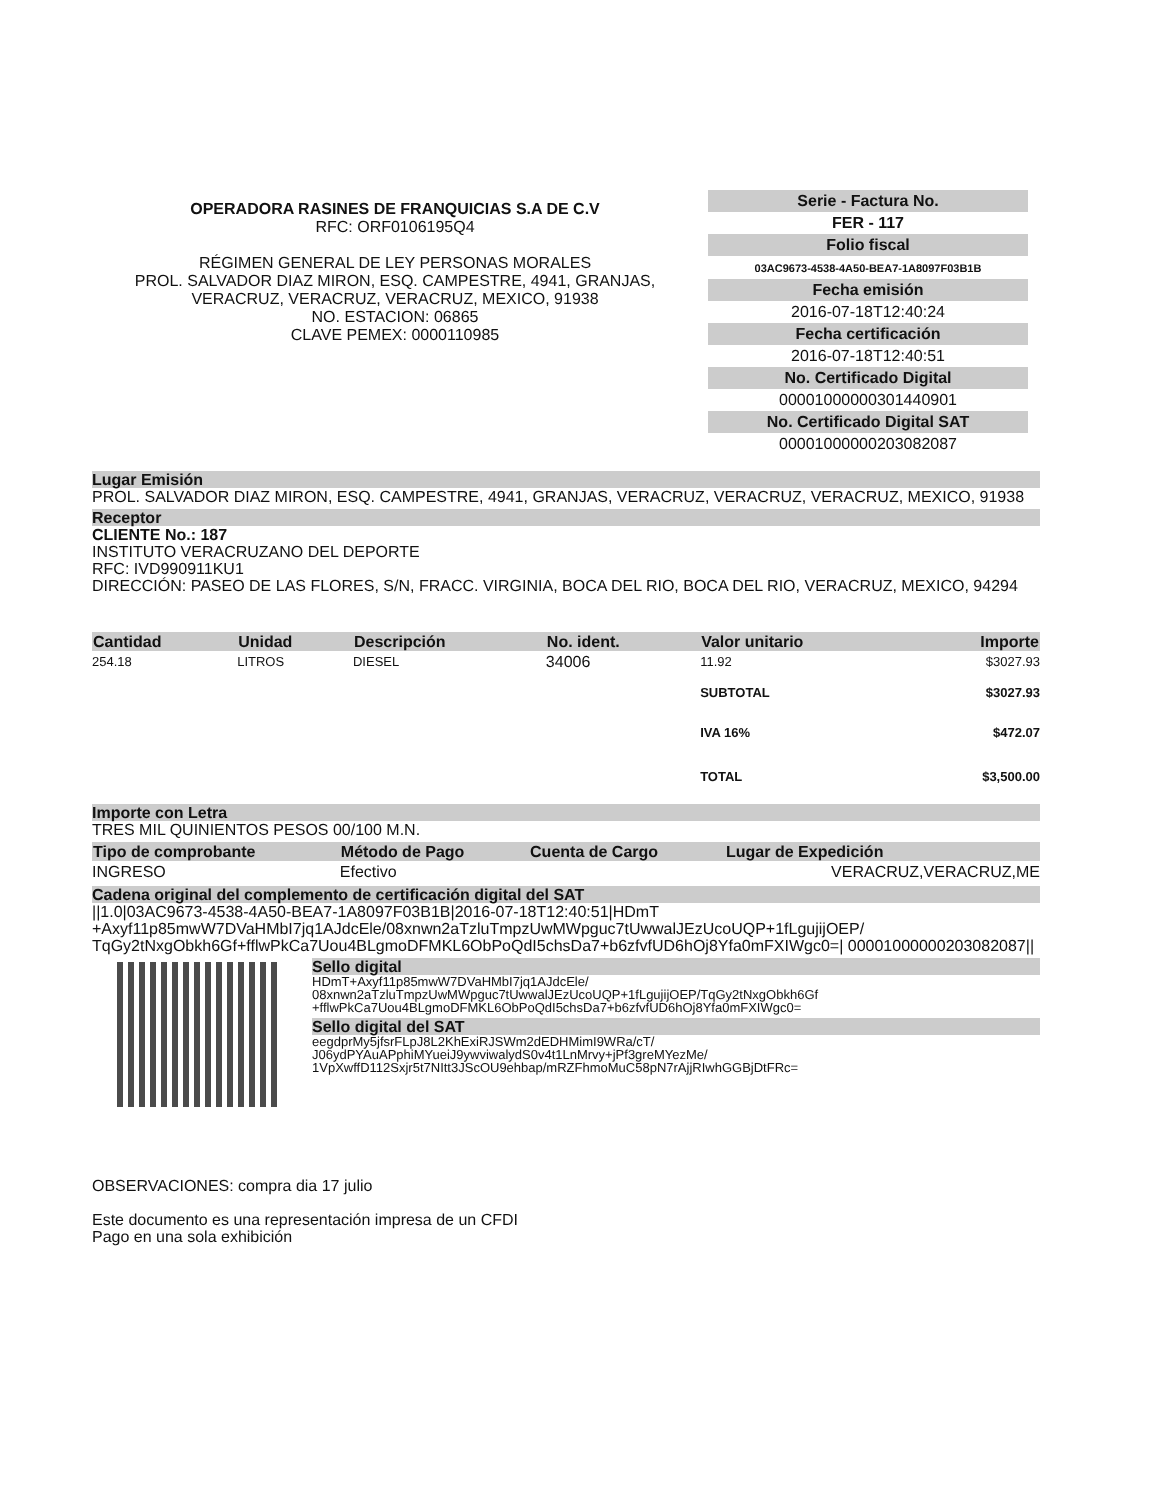OPERADORA RASINES DE FRANQUICIAS S.A DE C.V
RFC: ORF0106195Q4
RÉGIMEN GENERAL DE LEY PERSONAS MORALES
PROL. SALVADOR DIAZ MIRON, ESQ. CAMPESTRE, 4941, GRANJAS, VERACRUZ, VERACRUZ, VERACRUZ, MEXICO, 91938
NO. ESTACION: 06865
CLAVE PEMEX: 0000110985
Serie - Factura No.
FER - 117
Folio fiscal
03AC9673-4538-4A50-BEA7-1A8097F03B1B
Fecha emisión
2016-07-18T12:40:24
Fecha certificación
2016-07-18T12:40:51
No. Certificado Digital
00001000000301440901
No. Certificado Digital SAT
00001000000203082087
Lugar Emisión
PROL. SALVADOR DIAZ MIRON, ESQ. CAMPESTRE, 4941, GRANJAS, VERACRUZ, VERACRUZ, VERACRUZ, MEXICO, 91938
Receptor
CLIENTE No.: 187
INSTITUTO VERACRUZANO DEL DEPORTE
RFC: IVD990911KU1
DIRECCIÓN: PASEO DE LAS FLORES, S/N, FRACC. VIRGINIA, BOCA DEL RIO, BOCA DEL RIO, VERACRUZ, MEXICO, 94294
| Cantidad | Unidad | Descripción | No. ident. | Valor unitario | Importe |
| --- | --- | --- | --- | --- | --- |
| 254.18 | LITROS | DIESEL | 34006 | 11.92 | $3027.93 |
| | | | | SUBTOTAL | $3027.93 |
| | | | | IVA 16% | $472.07 |
| | | | | TOTAL | $3,500.00 |
Importe con Letra
TRES MIL QUINIENTOS PESOS 00/100 M.N.
| Tipo de comprobante | Método de Pago | Cuenta de Cargo | Lugar de Expedición |
| --- | --- | --- | --- |
| INGRESO | Efectivo | | VERACRUZ,VERACRUZ,ME |
Cadena original del complemento de certificación digital del SAT
||1.0|03AC9673-4538-4A50-BEA7-1A8097F03B1B|2016-07-18T12:40:51|HDmT +Axyf11p85mwW7DVaHMbI7jq1AJdcEle/08xnwn2aTzluTmpzUwMWpguc7tUwwalJEzUcoUQP+1fLgujijOEP/ TqGy2tNxgObkh6Gf+fflwPkCa7Uou4BLgmoDFMKL6ObPoQdI5chsDa7+b6zfvfUD6hOj8Yfa0mFXIWgc0=| 00001000000203082087||
Sello digital
HDmT+Axyf11p85mwW7DVaHMbI7jq1AJdcEle/ 08xnwn2aTzluTmpzUwMWpguc7tUwwalJEzUcoUQP+1fLgujijOEP/TqGy2tNxgObkh6Gf +fflwPkCa7Uou4BLgmoDFMKL6ObPoQdI5chsDa7+b6zfvfUD6hOj8Yfa0mFXIWgc0=
Sello digital del SAT
eegdprMy5jfsrFLpJ8L2KhExiRJSWm2dEDHMimI9WRa/cT/ J06ydPYAuAPphiMYueiJ9ywviwalydS0v4t1LnMrvy+jPf3greMYezMe/ 1VpXwffD112Sxjr5t7NItt3JScOU9ehbap/mRZFhmoMuC58pN7rAjjRIwhGGBjDtFRc=
OBSERVACIONES: compra dia 17 julio
Este documento es una representación impresa de un CFDI
Pago en una sola exhibición